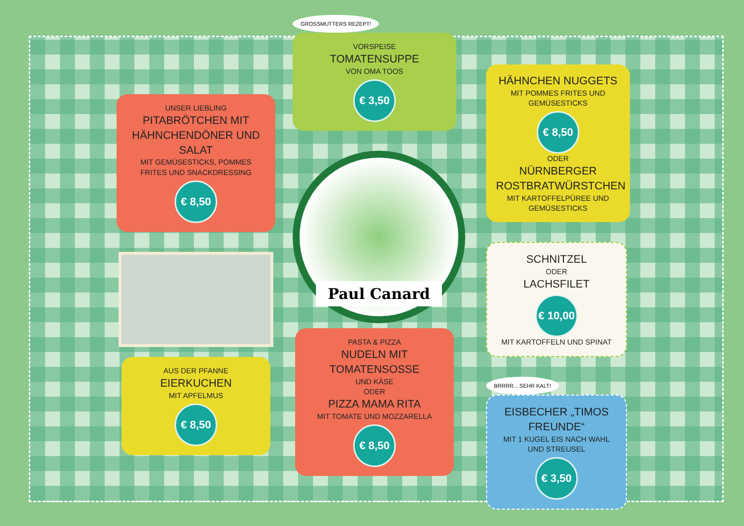UNSER LIEBLING
PITABRÖTCHEN MIT HÄHNCHENDÖNER UND SALAT
MIT GEMÜSESTICKS, POMMES FRITES UND SNACKDRESSING
€ 8,50
AUS DER PFANNE
EIERKUCHEN
MIT APFELMUS
€ 8,50
GROSSMUTTERS REZEPT!
VORSPEISE
TOMATENSUPPE
VON OMA TOOS
€ 3,50
Paul Canard
PASTA & PIZZA
NUDELN MIT TOMATENSOSSE
UND KÄSE
ODER
PIZZA MAMA RITA
MIT TOMATE UND MOZZARELLA
€ 8,50
HÄHNCHEN NUGGETS
MIT POMMES FRITES UND GEMÜSESTICKS
€ 8,50
ODER
NÜRNBERGER ROSTBRATWÜRSTCHEN
MIT KARTOFFELPÜREE UND GEMÜSESTICKS
SCHNITZEL
ODER
LACHSFILET
€ 10,00
MIT KARTOFFELN UND SPINAT
BRRRR... SEHR KALT!
EISBECHER „TIMOS FREUNDE“
MIT 1 KUGEL EIS NACH WAHL UND STREUSEL
€ 3,50